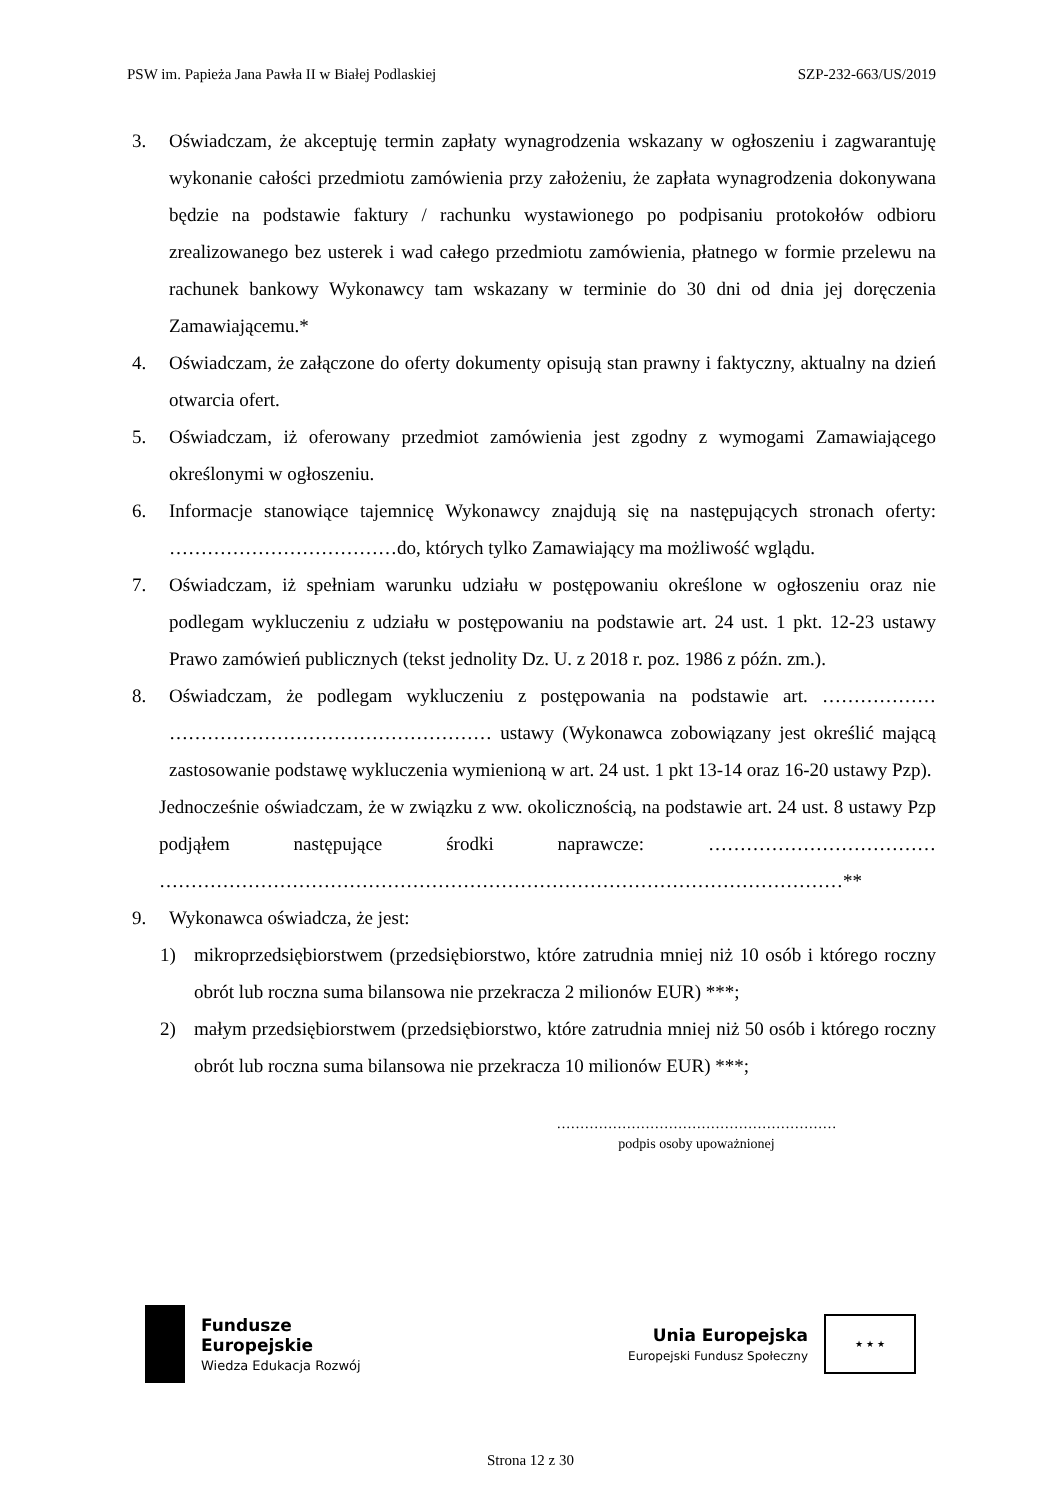PSW im. Papieża Jana Pawła II w Białej Podlaskiej SZP-232-663/US/2019
3. Oświadczam, że akceptuję termin zapłaty wynagrodzenia wskazany w ogłoszeniu i zagwarantuję wykonanie całości przedmiotu zamówienia przy założeniu, że zapłata wynagrodzenia dokonywana będzie na podstawie faktury / rachunku wystawionego po podpisaniu protokołów odbioru zrealizowanego bez usterek i wad całego przedmiotu zamówienia, płatnego w formie przelewu na rachunek bankowy Wykonawcy tam wskazany w terminie do 30 dni od dnia jej doręczenia Zamawiającemu.*
4. Oświadczam, że załączone do oferty dokumenty opisują stan prawny i faktyczny, aktualny na dzień otwarcia ofert.
5. Oświadczam, iż oferowany przedmiot zamówienia jest zgodny z wymogami Zamawiającego określonymi w ogłoszeniu.
6. Informacje stanowiące tajemnicę Wykonawcy znajdują się na następujących stronach oferty: ………………………………do, których tylko Zamawiający ma możliwość wglądu.
7. Oświadczam, iż spełniam warunku udziału w postępowaniu określone w ogłoszeniu oraz nie podlegam wykluczeniu z udziału w postępowaniu na podstawie art. 24 ust. 1 pkt. 12-23 ustawy Prawo zamówień publicznych (tekst jednolity Dz. U. z 2018 r. poz. 1986 z późn. zm.).
8. Oświadczam, że podlegam wykluczeniu z postępowania na podstawie art. ……………… …………………………………………… ustawy (Wykonawca zobowiązany jest określić mającą zastosowanie podstawę wykluczenia wymienioną w art. 24 ust. 1 pkt 13-14 oraz 16-20 ustawy Pzp).
Jednocześnie oświadczam, że w związku z ww. okolicznością, na podstawie art. 24 ust. 8 ustawy Pzp podjąłem następujące środki naprawcze: ……………………………… ………………………………………………………………………………………………**
9. Wykonawca oświadcza, że jest:
1) mikroprzedsiębiorstwem (przedsiębiorstwo, które zatrudnia mniej niż 10 osób i którego roczny obrót lub roczna suma bilansowa nie przekracza 2 milionów EUR) ***;
2) małym przedsiębiorstwem (przedsiębiorstwo, które zatrudnia mniej niż 50 osób i którego roczny obrót lub roczna suma bilansowa nie przekracza 10 milionów EUR) ***;
……………………………………………………
podpis osoby upoważnionej
Fundusze
Europejskie
Wiedza Edukacja Rozwój
Unia Europejska
Europejski Fundusz Społeczny
★ ★ ★
Strona 12 z 30